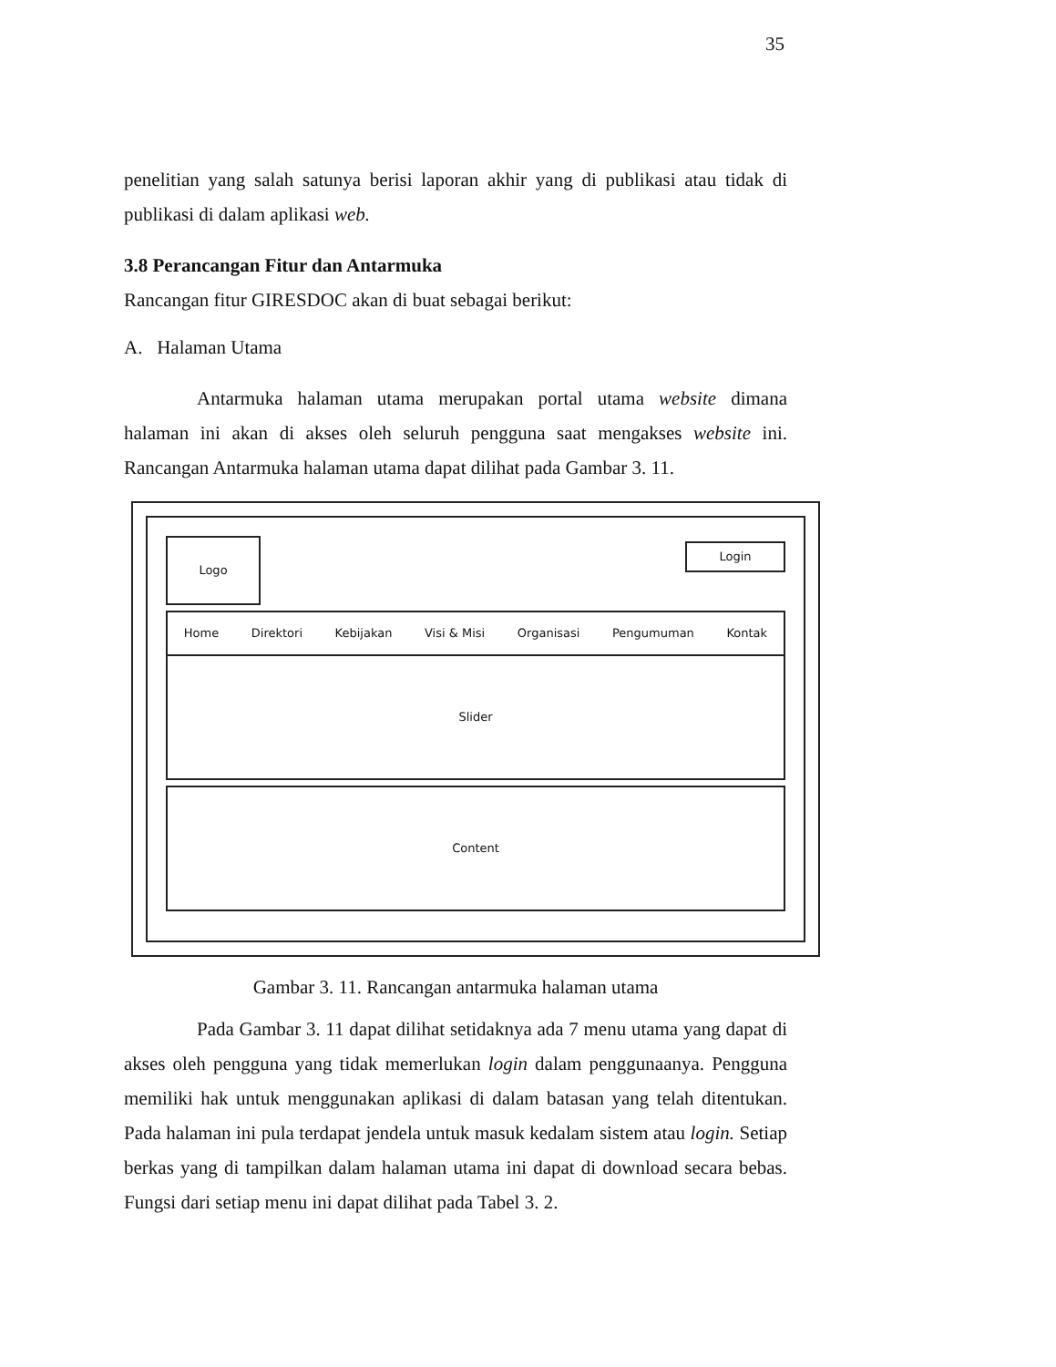35
penelitian yang salah satunya berisi laporan akhir yang di publikasi atau tidak di publikasi di dalam aplikasi web.
3.8 Perancangan Fitur dan Antarmuka
Rancangan fitur GIRESDOC akan di buat sebagai berikut:
A. Halaman Utama
Antarmuka halaman utama merupakan portal utama website dimana halaman ini akan di akses oleh seluruh pengguna saat mengakses website ini. Rancangan Antarmuka halaman utama dapat dilihat pada Gambar 3. 11.
Logo
Login
Home Direktori Kebijakan Visi & Misi Organisasi Pengumuman Kontak
Slider
Content
Gambar 3. 11. Rancangan antarmuka halaman utama
Pada Gambar 3. 11 dapat dilihat setidaknya ada 7 menu utama yang dapat di akses oleh pengguna yang tidak memerlukan login dalam penggunaanya. Pengguna memiliki hak untuk menggunakan aplikasi di dalam batasan yang telah ditentukan. Pada halaman ini pula terdapat jendela untuk masuk kedalam sistem atau login. Setiap berkas yang di tampilkan dalam halaman utama ini dapat di download secara bebas. Fungsi dari setiap menu ini dapat dilihat pada Tabel 3. 2.